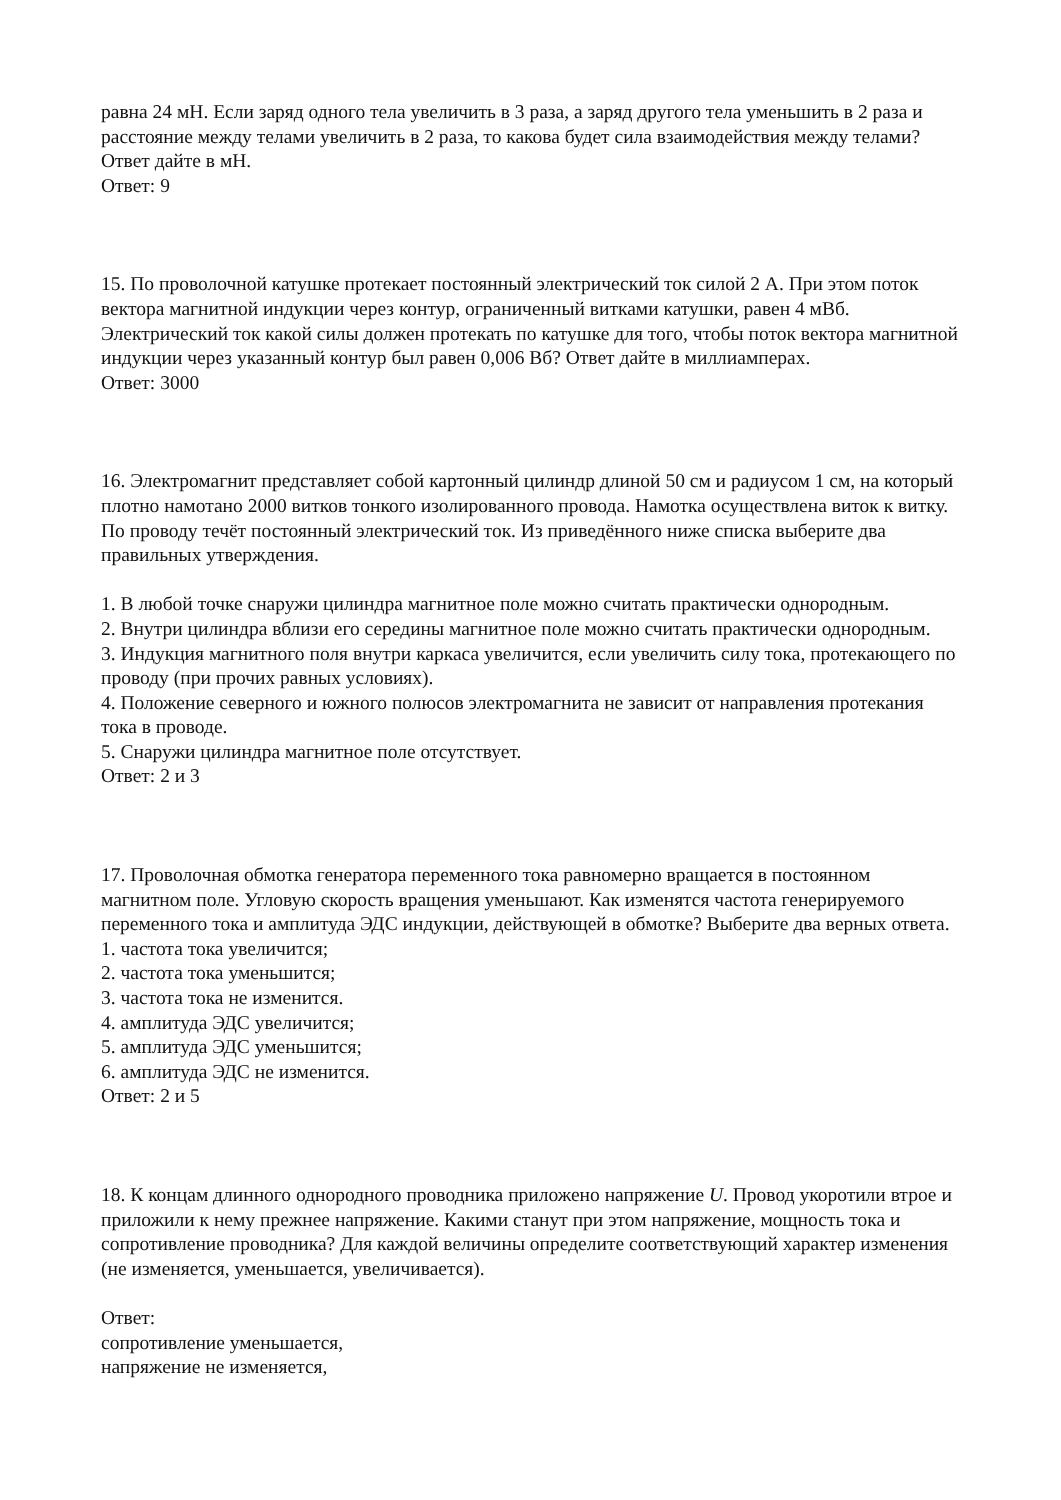равна 24 мН. Если заряд одного тела увеличить в 3 раза, а заряд другого тела уменьшить в 2 раза и расстояние между телами увеличить в 2 раза, то какова будет сила взаимодействия между телами? Ответ дайте в мН.
Ответ: 9
15. По проволочной катушке протекает постоянный электрический ток силой 2 А. При этом поток вектора магнитной индукции через контур, ограниченный витками катушки, равен 4 мВб. Электрический ток какой силы должен протекать по катушке для того, чтобы поток вектора магнитной индукции через указанный контур был равен 0,006 Вб? Ответ дайте в миллиамперах.
Ответ: 3000
16. Электромагнит представляет собой картонный цилиндр длиной 50 см и радиусом 1 см, на который плотно намотано 2000 витков тонкого изолированного провода. Намотка осуществлена виток к витку. По проводу течёт постоянный электрический ток. Из приведённого ниже списка выберите два правильных утверждения.
1. В любой точке снаружи цилиндра магнитное поле можно считать практически однородным.
2. Внутри цилиндра вблизи его середины магнитное поле можно считать практически однородным.
3. Индукция магнитного поля внутри каркаса увеличится, если увеличить силу тока, протекающего по проводу (при прочих равных условиях).
4. Положение северного и южного полюсов электромагнита не зависит от направления протекания тока в проводе.
5. Снаружи цилиндра магнитное поле отсутствует.
Ответ: 2 и 3
17. Проволочная обмотка генератора переменного тока равномерно вращается в постоянном магнитном поле. Угловую скорость вращения уменьшают. Как изменятся частота генерируемого переменного тока и амплитуда ЭДС индукции, действующей в обмотке? Выберите два верных ответа.
1. частота тока увеличится;
2. частота тока уменьшится;
3. частота тока не изменится.
4. амплитуда ЭДС увеличится;
5. амплитуда ЭДС уменьшится;
6. амплитуда ЭДС не изменится.
Ответ: 2 и 5
18. К концам длинного однородного проводника приложено напряжение U. Провод укоротили втрое и приложили к нему прежнее напряжение. Какими станут при этом напряжение, мощность тока и сопротивление проводника? Для каждой величины определите соответствующий характер изменения (не изменяется, уменьшается, увеличивается).
Ответ:
сопротивление уменьшается,
напряжение не изменяется,